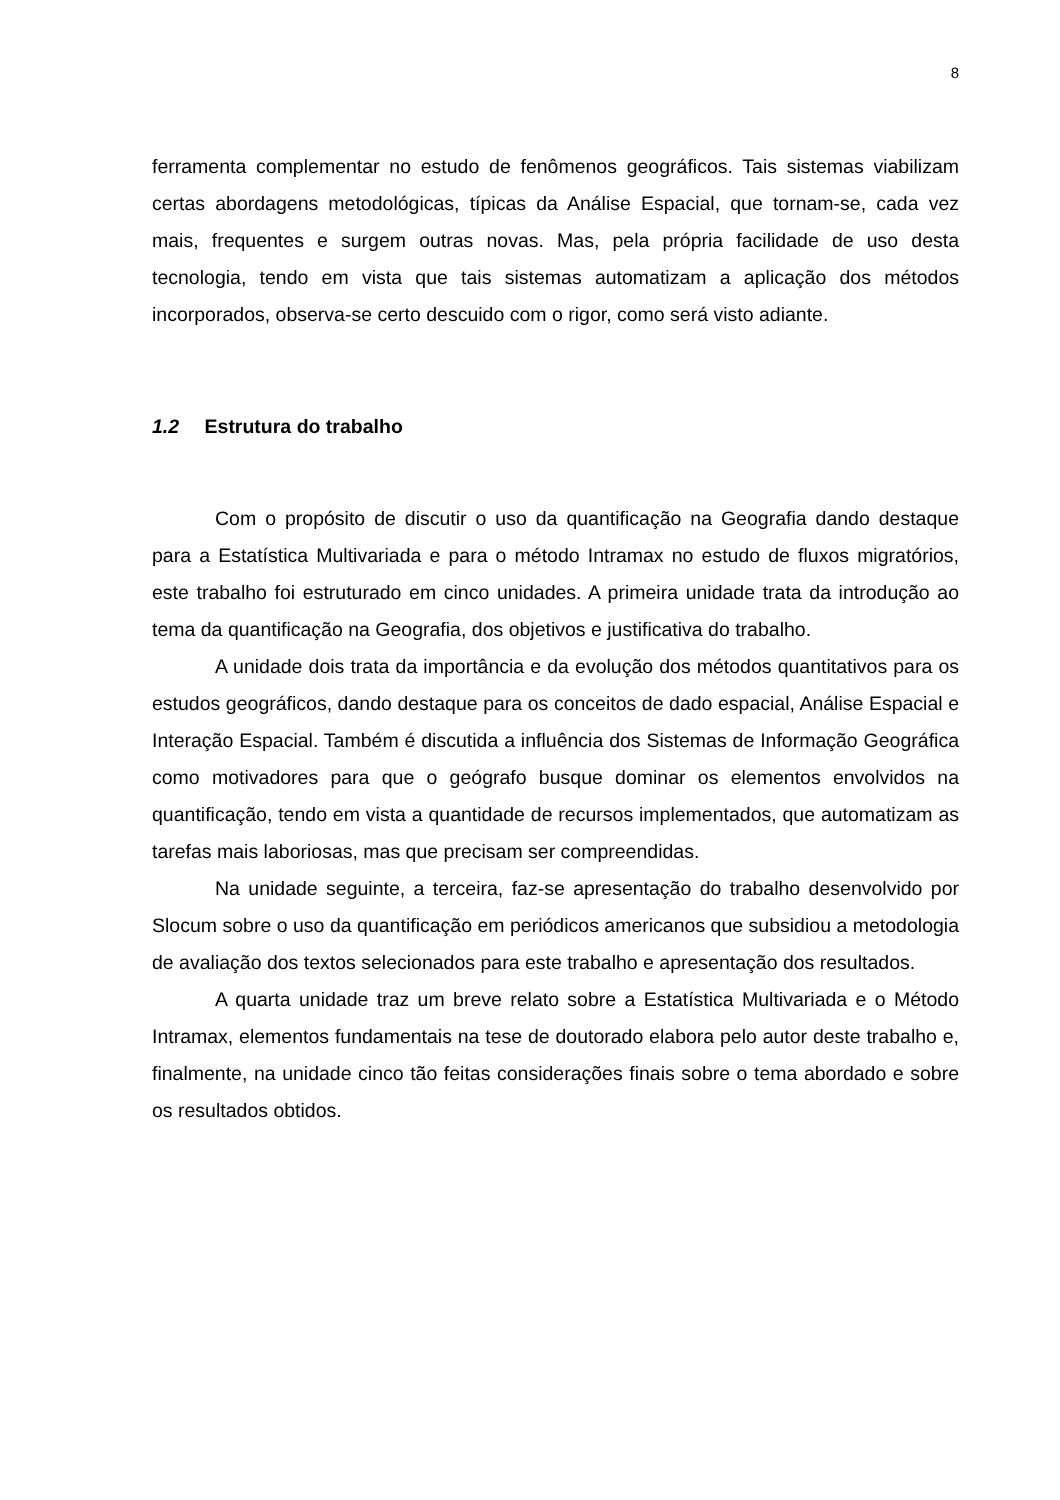8
ferramenta complementar no estudo de fenômenos geográficos. Tais sistemas viabilizam certas abordagens metodológicas, típicas da Análise Espacial, que tornam-se, cada vez mais, frequentes e surgem outras novas. Mas, pela própria facilidade de uso desta tecnologia, tendo em vista que tais sistemas automatizam a aplicação dos métodos incorporados, observa-se certo descuido com o rigor, como será visto adiante.
1.2 Estrutura do trabalho
Com o propósito de discutir o uso da quantificação na Geografia dando destaque para a Estatística Multivariada e para o método Intramax no estudo de fluxos migratórios, este trabalho foi estruturado em cinco unidades. A primeira unidade trata da introdução ao tema da quantificação na Geografia, dos objetivos e justificativa do trabalho.
A unidade dois trata da importância e da evolução dos métodos quantitativos para os estudos geográficos, dando destaque para os conceitos de dado espacial, Análise Espacial e Interação Espacial. Também é discutida a influência dos Sistemas de Informação Geográfica como motivadores para que o geógrafo busque dominar os elementos envolvidos na quantificação, tendo em vista a quantidade de recursos implementados, que automatizam as tarefas mais laboriosas, mas que precisam ser compreendidas.
Na unidade seguinte, a terceira, faz-se apresentação do trabalho desenvolvido por Slocum sobre o uso da quantificação em periódicos americanos que subsidiou a metodologia de avaliação dos textos selecionados para este trabalho e apresentação dos resultados.
A quarta unidade traz um breve relato sobre a Estatística Multivariada e o Método Intramax, elementos fundamentais na tese de doutorado elabora pelo autor deste trabalho e, finalmente, na unidade cinco tão feitas considerações finais sobre o tema abordado e sobre os resultados obtidos.